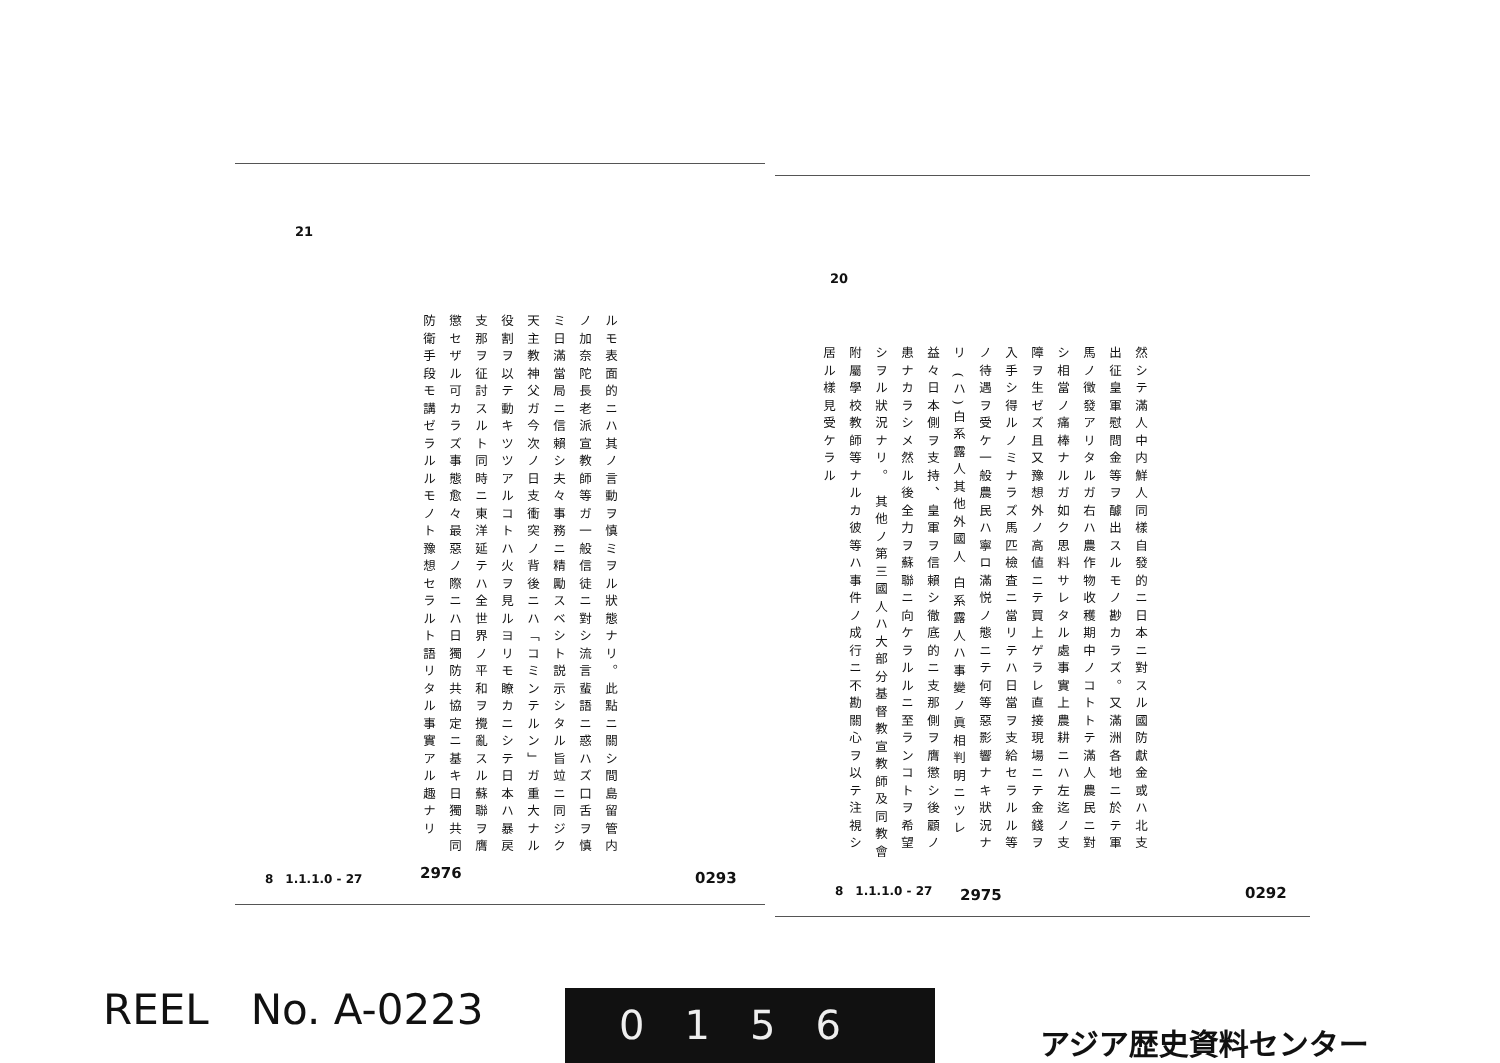21
ルモ表面的ニハ其ノ言動ヲ慎ミヲル狀態ナリ。此點ニ關シ間島留管内ノ加奈陀長老派宣教師等ガ一般信徒ニ對シ流言蜚語ニ惑ハズ口舌ヲ慎ミ日滿當局ニ信賴シ夫々事務ニ精勵スベシト説示シタル旨竝ニ同ジク天主教神父ガ今次ノ日支衝突ノ背後ニハ「コミンテルン」ガ重大ナル役割ヲ以テ動キツツアルコトハ火ヲ見ルヨリモ瞭カニシテ日本ハ暴戻支那ヲ征討スルト同時ニ東洋延テハ全世界ノ平和ヲ攪亂スル蘇聯ヲ膺懲セザル可カラズ事態愈々最惡ノ際ニハ日獨防共協定ニ基キ日獨共同防衛手段モ講ゼラルルモノト豫想セラルト語リタル事實アル趣ナリ
8　1.1.1.0 - 27 2976 0293
20
然シテ滿人中内鮮人同樣自發的ニ日本ニ對スル國防獻金或ハ北支出征皇軍慰問金等ヲ醵出スルモノ尠カラズ。又滿洲各地ニ於テ軍馬ノ徴發アリタルガ右ハ農作物收穫期中ノコトトテ滿人農民ニ對シ相當ノ痛棒ナルガ如ク思料サレタル處事實上農耕ニハ左迄ノ支障ヲ生ゼズ且又豫想外ノ高値ニテ買上ゲラレ直接現場ニテ金錢ヲ入手シ得ルノミナラズ馬匹檢査ニ當リテハ日當ヲ支給セラルル等ノ待遇ヲ受ケ一般農民ハ寧ロ滿悦ノ態ニテ何等惡影響ナキ狀況ナリ (ハ)白系露人其他外國人 白系露人ハ事變ノ眞相判明ニツレ益々日本側ヲ支持、皇軍ヲ信賴シ徹底的ニ支那側ヲ膺懲シ後顧ノ患ナカラシメ然ル後全力ヲ蘇聯ニ向ケラルルニ至ランコトヲ希望シヲル狀況ナリ。 其他ノ第三國人ハ大部分基督教宣教師及同教會附屬學校教師等ナルカ彼等ハ事件ノ成行ニ不勘關心ヲ以テ注視シ居ル樣見受ケラル
8　1.1.1.0 - 27 2975 0292
REEL　No. A-0223 0156
アジア歴史資料センター